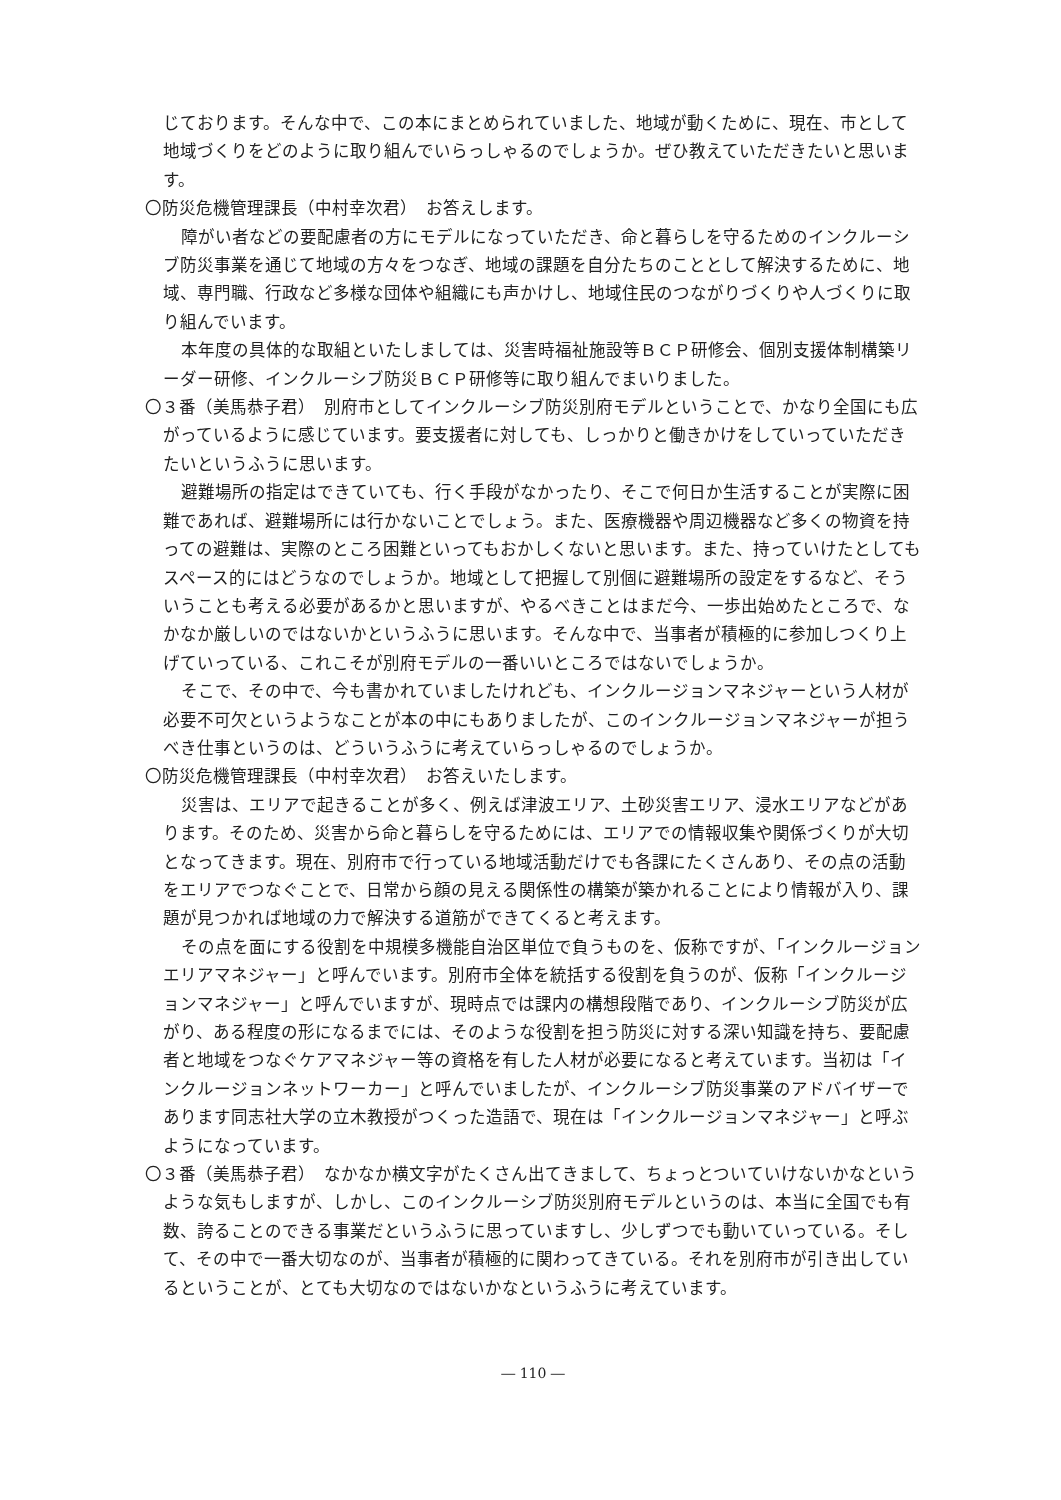じております。そんな中で、この本にまとめられていました、地域が動くために、現在、市として地域づくりをどのように取り組んでいらっしゃるのでしょうか。ぜひ教えていただきたいと思います。
〇防災危機管理課長（中村幸次君）　お答えします。
障がい者などの要配慮者の方にモデルになっていただき、命と暮らしを守るためのインクルーシブ防災事業を通じて地域の方々をつなぎ、地域の課題を自分たちのこととして解決するために、地域、専門職、行政など多様な団体や組織にも声かけし、地域住民のつながりづくりや人づくりに取り組んでいます。
本年度の具体的な取組といたしましては、災害時福祉施設等ＢＣＰ研修会、個別支援体制構築リーダー研修、インクルーシブ防災ＢＣＰ研修等に取り組んでまいりました。
〇３番（美馬恭子君）　別府市としてインクルーシブ防災別府モデルということで、かなり全国にも広がっているように感じています。要支援者に対しても、しっかりと働きかけをしていっていただきたいというふうに思います。
避難場所の指定はできていても、行く手段がなかったり、そこで何日か生活することが実際に困難であれば、避難場所には行かないことでしょう。また、医療機器や周辺機器など多くの物資を持っての避難は、実際のところ困難といってもおかしくないと思います。また、持っていけたとしてもスペース的にはどうなのでしょうか。地域として把握して別個に避難場所の設定をするなど、そういうことも考える必要があるかと思いますが、やるべきことはまだ今、一歩出始めたところで、なかなか厳しいのではないかというふうに思います。そんな中で、当事者が積極的に参加しつくり上げていっている、これこそが別府モデルの一番いいところではないでしょうか。
そこで、その中で、今も書かれていましたけれども、インクルージョンマネジャーという人材が必要不可欠というようなことが本の中にもありましたが、このインクルージョンマネジャーが担うべき仕事というのは、どういうふうに考えていらっしゃるのでしょうか。
〇防災危機管理課長（中村幸次君）　お答えいたします。
災害は、エリアで起きることが多く、例えば津波エリア、土砂災害エリア、浸水エリアなどがあります。そのため、災害から命と暮らしを守るためには、エリアでの情報収集や関係づくりが大切となってきます。現在、別府市で行っている地域活動だけでも各課にたくさんあり、その点の活動をエリアでつなぐことで、日常から顔の見える関係性の構築が築かれることにより情報が入り、課題が見つかれば地域の力で解決する道筋ができてくると考えます。
その点を面にする役割を中規模多機能自治区単位で負うものを、仮称ですが、「インクルージョンエリアマネジャー」と呼んでいます。別府市全体を統括する役割を負うのが、仮称「インクルージョンマネジャー」と呼んでいますが、現時点では課内の構想段階であり、インクルーシブ防災が広がり、ある程度の形になるまでには、そのような役割を担う防災に対する深い知識を持ち、要配慮者と地域をつなぐケアマネジャー等の資格を有した人材が必要になると考えています。当初は「インクルージョンネットワーカー」と呼んでいましたが、インクルーシブ防災事業のアドバイザーであります同志社大学の立木教授がつくった造語で、現在は「インクルージョンマネジャー」と呼ぶようになっています。
〇３番（美馬恭子君）　なかなか横文字がたくさん出てきまして、ちょっとついていけないかなというような気もしますが、しかし、このインクルーシブ防災別府モデルというのは、本当に全国でも有数、誇ることのできる事業だというふうに思っていますし、少しずつでも動いていっている。そして、その中で一番大切なのが、当事者が積極的に関わってきている。それを別府市が引き出しているということが、とても大切なのではないかなというふうに考えています。
― 110 ―